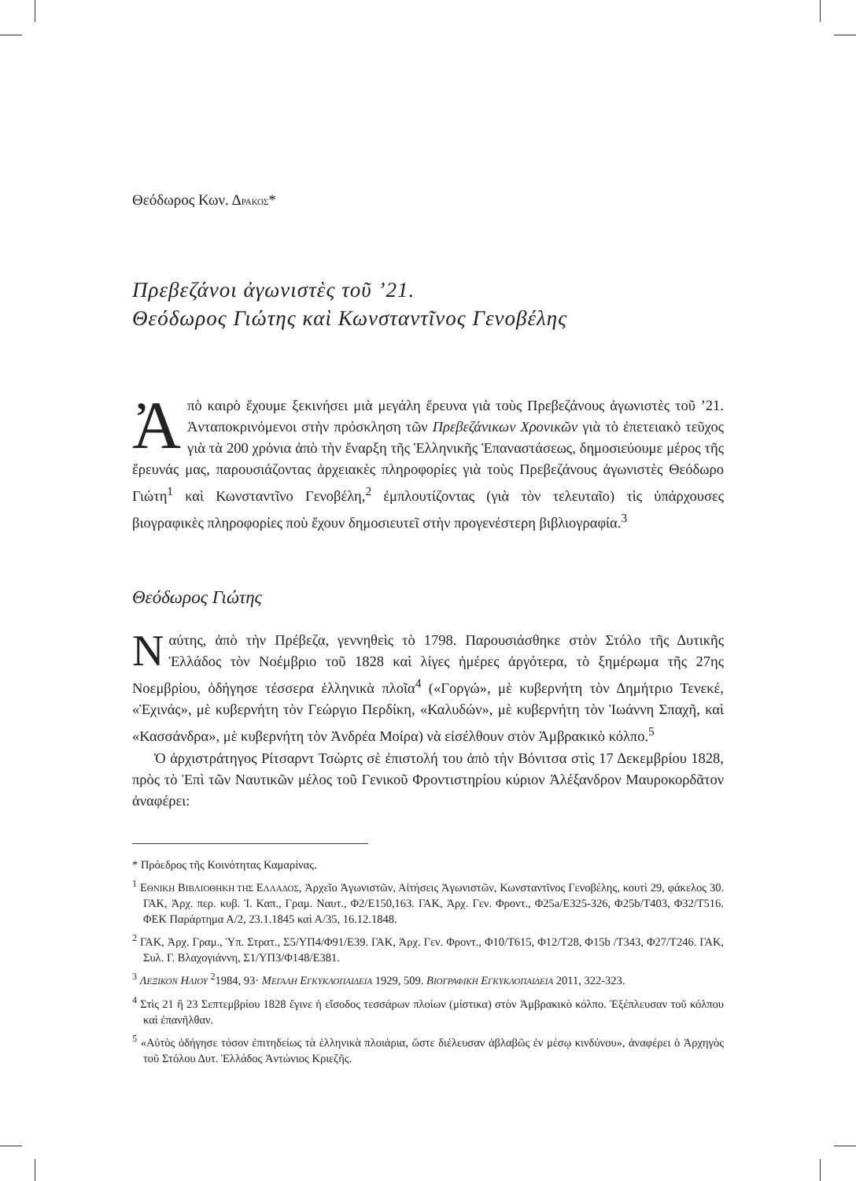Θεόδωρος Κων. ΔΡΑΚΟΣ*
Πρεβεζάνοι ἀγωνιστὲς τοῦ ’21.
Θεόδωρος Γιώτης καὶ Κωνσταντῖνος Γενοβέλης
Ἀπὸ καιρὸ ἔχουμε ξεκινήσει μιὰ μεγάλη ἔρευνα γιὰ τοὺς Πρεβεζάνους ἀγωνιστὲς τοῦ ’21. Ἀνταποκρινόμενοι στὴν πρόσκληση τῶν Πρεβεζάνικων Χρονικῶν γιὰ τὸ ἐπετειακὸ τεῦχος γιὰ τὰ 200 χρόνια ἀπὸ τὴν ἔναρξη τῆς Ἑλληνικῆς Ἐπαναστάσεως, δημοσιεύουμε μέρος τῆς ἔρευνάς μας, παρουσιάζοντας ἀρχειακὲς πληροφορίες γιὰ τοὺς Πρεβεζάνους ἀγωνιστὲς Θεόδωρο Γιώτη<sup>1</sup> καὶ Κωνσταντῖνο Γενοβέλη,<sup>2</sup> ἐμπλουτίζοντας (γιὰ τὸν τελευταῖο) τὶς ὑπάρχουσες βιογραφικὲς πληροφορίες ποὺ ἔχουν δημοσιευτεῖ στὴν προγενέστερη βιβλιογραφία.<sup>3</sup>
Θεόδωρος Γιώτης
Ναύτης, ἀπὸ τὴν Πρέβεζα, γεννηθεὶς τὸ 1798. Παρουσιάσθηκε στὸν Στόλο τῆς Δυτικῆς Ἑλλάδος τὸν Νοέμβριο τοῦ 1828 καὶ λίγες ἡμέρες ἀργότερα, τὸ ξημέρωμα τῆς 27ης Νοεμβρίου, ὁδήγησε τέσσερα ἑλληνικὰ πλοῖα<sup>4</sup> («Γοργώ», μὲ κυβερνήτη τὸν Δημήτριο Τενεκέ, «Ἐχινάς», μὲ κυβερνήτη τὸν Γεώργιο Περδίκη, «Καλυδών», μὲ κυβερνήτη τὸν Ἰωάννη Σπαχῆ, καὶ «Κασσάνδρα», μὲ κυβερνήτη τὸν Ἀνδρέα Μοίρα) νὰ εἰσέλθουν στὸν Ἀμβρακικὸ κόλπο.<sup>5</sup>
Ὁ ἀρχιστράτηγος Ρίτσαρντ Τσὼρτς σὲ ἐπιστολή του ἀπὸ τὴν Βόνιτσα στὶς 17 Δεκεμβρίου 1828, πρὸς τὸ Ἐπὶ τῶν Ναυτικῶν μέλος τοῦ Γενικοῦ Φροντιστηρίου κύριον Ἀλέξανδρον Μαυροκορδᾶτον ἀναφέρει:
* Πρόεδρος τῆς Κοινότητας Καμαρίνας.
<sup>1</sup> ΕΘΝΙΚΗ ΒΙΒΛΙΟΘΗΚΗ ΤΗΣ ΕΛΛΑΔΟΣ, Ἀρχεῖο Ἀγωνιστῶν, Αἰτήσεις Ἀγωνιστῶν, Κωνσταντῖνος Γενοβέλης, κουτὶ 29, φάκελος 30. ΓΑΚ, Ἀρχ. περ. κυβ. Ἰ. Καπ., Γραμ. Ναυτ., Φ2/Ε150,163. ΓΑΚ, Ἀρχ. Γεν. Φροντ., Φ25a/Ε325-326, Φ25b/Τ403, Φ32/Τ516. ΦΕΚ Παράρτημα Α/2, 23.1.1845 καὶ Α/35, 16.12.1848.
<sup>2</sup> ΓΑΚ, Ἀρχ. Γραμ., Ὑπ. Στρατ., Σ5/ΥΠ4/Φ91/Ε39. ΓΑΚ, Ἀρχ. Γεν. Φροντ., Φ10/Τ615, Φ12/Τ28, Φ15b /Τ343, Φ27/Τ246. ΓΑΚ, Συλ. Γ. Βλαχογιάννη, Σ1/ΥΠ3/Φ148/Ε381.
<sup>3</sup> ΛΕΞΙΚΟΝ ΗΛΙΟΥ <sup>2</sup>1984, 93· ΜΕΓΑΛΗ ΕΓΚΥΚΛΟΠΑΙΔΕΙΑ 1929, 509. ΒΙΟΓΡΑΦΙΚΗ ΕΓΚΥΚΛΟΠΑΙΔΕΙΑ 2011, 322-323.
<sup>4</sup> Στὶς 21 ἢ 23 Σεπτεμβρίου 1828 ἔγινε ἡ εἴσοδος τεσσάρων πλοίων (μίστικα) στὸν Ἀμβρακικὸ κόλπο. Ἐξέπλευσαν τοῦ κόλπου καὶ ἐπανῆλθαν.
<sup>5</sup> «Αὐτὸς ὁδήγησε τόσον ἐπιτηδείως τὰ ἑλληνικὰ πλοιάρια, ὥστε διέλευσαν ἀβλαβῶς ἐν μέσῳ κινδύνου», ἀναφέρει ὁ Ἀρχηγὸς τοῦ Στόλου Δυτ. Ἑλλάδος Ἀντώνιος Κριεζῆς.